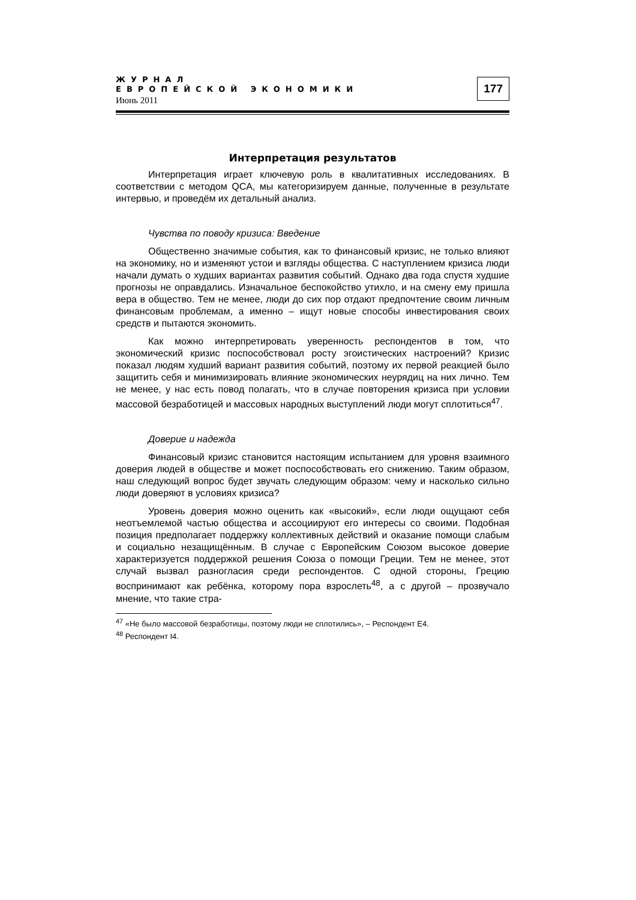ЖУРНАЛ
ЕВРОПЕЙСКОЙ ЭКОНОМИКИ
Июнь 2011
177
Интерпретация результатов
Интерпретация играет ключевую роль в квалитативных исследованиях. В соответствии с методом QCA, мы категоризируем данные, полученные в результате интервью, и проведём их детальный анализ.
Чувства по поводу кризиса: Введение
Общественно значимые события, как то финансовый кризис, не только влияют на экономику, но и изменяют устои и взгляды общества. С наступлением кризиса люди начали думать о худших вариантах развития событий. Однако два года спустя худшие прогнозы не оправдались. Изначальное беспокойство утихло, и на смену ему пришла вера в общество. Тем не менее, люди до сих пор отдают предпочтение своим личным финансовым проблемам, а именно – ищут новые способы инвестирования своих средств и пытаются экономить.
Как можно интерпретировать уверенность респондентов в том, что экономический кризис поспособствовал росту эгоистических настроений? Кризис показал людям худший вариант развития событий, поэтому их первой реакцией было защитить себя и минимизировать влияние экономических неурядиц на них лично. Тем не менее, у нас есть повод полагать, что в случае повторения кризиса при условии массовой безработицей и массовых народных выступлений люди могут сплотиться<sup>47</sup>.
Доверие и надежда
Финансовый кризис становится настоящим испытанием для уровня взаимного доверия людей в обществе и может поспособствовать его снижению. Таким образом, наш следующий вопрос будет звучать следующим образом: чему и насколько сильно люди доверяют в условиях кризиса?
Уровень доверия можно оценить как «высокий», если люди ощущают себя неотъемлемой частью общества и ассоциируют его интересы со своими. Подобная позиция предполагает поддержку коллективных действий и оказание помощи слабым и социально незащищённым. В случае с Европейским Союзом высокое доверие характеризуется поддержкой решения Союза о помощи Греции. Тем не менее, этот случай вызвал разногласия среди респондентов. С одной стороны, Грецию воспринимают как ребёнка, которому пора взрослеть<sup>48</sup>, а с другой – прозвучало мнение, что такие стра-
<sup>47</sup> «Не было массовой безработицы, поэтому люди не сплотились», – Респондент E4.
<sup>48</sup> Респондент I4.